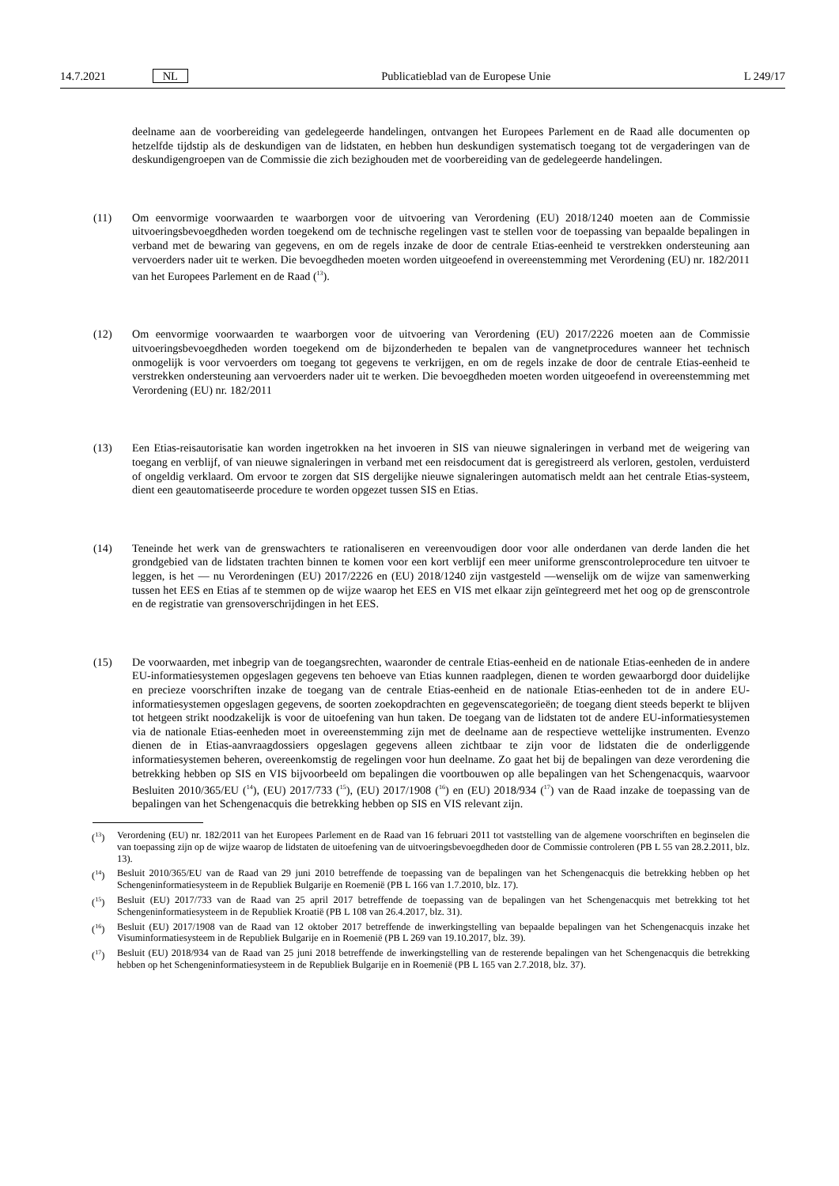14.7.2021 NL Publicatieblad van de Europese Unie L 249/17
deelname aan de voorbereiding van gedelegeerde handelingen, ontvangen het Europees Parlement en de Raad alle documenten op hetzelfde tijdstip als de deskundigen van de lidstaten, en hebben hun deskundigen systematisch toegang tot de vergaderingen van de deskundigengroepen van de Commissie die zich bezighouden met de voorbereiding van de gedelegeerde handelingen.
(11) Om eenvormige voorwaarden te waarborgen voor de uitvoering van Verordening (EU) 2018/1240 moeten aan de Commissie uitvoeringsbevoegdheden worden toegekend om de technische regelingen vast te stellen voor de toepassing van bepaalde bepalingen in verband met de bewaring van gegevens, en om de regels inzake de door de centrale Etias-eenheid te verstrekken ondersteuning aan vervoerders nader uit te werken. Die bevoegdheden moeten worden uitgeoefend in overeenstemming met Verordening (EU) nr. 182/2011 van het Europees Parlement en de Raad (<sup>13</sup>).
(12) Om eenvormige voorwaarden te waarborgen voor de uitvoering van Verordening (EU) 2017/2226 moeten aan de Commissie uitvoeringsbevoegdheden worden toegekend om de bijzonderheden te bepalen van de vangnetprocedures wanneer het technisch onmogelijk is voor vervoerders om toegang tot gegevens te verkrijgen, en om de regels inzake de door de centrale Etias-eenheid te verstrekken ondersteuning aan vervoerders nader uit te werken. Die bevoegdheden moeten worden uitgeoefend in overeenstemming met Verordening (EU) nr. 182/2011
(13) Een Etias-reisautorisatie kan worden ingetrokken na het invoeren in SIS van nieuwe signaleringen in verband met de weigering van toegang en verblijf, of van nieuwe signaleringen in verband met een reisdocument dat is geregistreerd als verloren, gestolen, verduisterd of ongeldig verklaard. Om ervoor te zorgen dat SIS dergelijke nieuwe signaleringen automatisch meldt aan het centrale Etias-systeem, dient een geautomatiseerde procedure te worden opgezet tussen SIS en Etias.
(14) Teneinde het werk van de grenswachters te rationaliseren en vereenvoudigen door voor alle onderdanen van derde landen die het grondgebied van de lidstaten trachten binnen te komen voor een kort verblijf een meer uniforme grenscontroleprocedure ten uitvoer te leggen, is het — nu Verordeningen (EU) 2017/2226 en (EU) 2018/1240 zijn vastgesteld —wenselijk om de wijze van samenwerking tussen het EES en Etias af te stemmen op de wijze waarop het EES en VIS met elkaar zijn geïntegreerd met het oog op de grenscontrole en de registratie van grensoverschrijdingen in het EES.
(15) De voorwaarden, met inbegrip van de toegangsrechten, waaronder de centrale Etias-eenheid en de nationale Etias-eenheden de in andere EU-informatiesystemen opgeslagen gegevens ten behoeve van Etias kunnen raadplegen, dienen te worden gewaarborgd door duidelijke en precieze voorschriften inzake de toegang van de centrale Etias-eenheid en de nationale Etias-eenheden tot de in andere EU-informatiesystemen opgeslagen gegevens, de soorten zoekopdrachten en gegevenscategorieën; de toegang dient steeds beperkt te blijven tot hetgeen strikt noodzakelijk is voor de uitoefening van hun taken. De toegang van de lidstaten tot de andere EU-informatiesystemen via de nationale Etias-eenheden moet in overeenstemming zijn met de deelname aan de respectieve wettelijke instrumenten. Evenzo dienen de in Etias-aanvraagdossiers opgeslagen gegevens alleen zichtbaar te zijn voor de lidstaten die de onderliggende informatiesystemen beheren, overeenkomstig de regelingen voor hun deelname. Zo gaat het bij de bepalingen van deze verordening die betrekking hebben op SIS en VIS bijvoorbeeld om bepalingen die voortbouwen op alle bepalingen van het Schengenacquis, waarvoor Besluiten 2010/365/EU (<sup>14</sup>), (EU) 2017/733 (<sup>15</sup>), (EU) 2017/1908 (<sup>16</sup>) en (EU) 2018/934 (<sup>17</sup>) van de Raad inzake de toepassing van de bepalingen van het Schengenacquis die betrekking hebben op SIS en VIS relevant zijn.
(<sup>13</sup>) Verordening (EU) nr. 182/2011 van het Europees Parlement en de Raad van 16 februari 2011 tot vaststelling van de algemene voorschriften en beginselen die van toepassing zijn op de wijze waarop de lidstaten de uitoefening van de uitvoeringsbevoegdheden door de Commissie controleren (PB L 55 van 28.2.2011, blz. 13).
(<sup>14</sup>) Besluit 2010/365/EU van de Raad van 29 juni 2010 betreffende de toepassing van de bepalingen van het Schengenacquis die betrekking hebben op het Schengeninformatiesysteem in de Republiek Bulgarije en Roemenië (PB L 166 van 1.7.2010, blz. 17).
(<sup>15</sup>) Besluit (EU) 2017/733 van de Raad van 25 april 2017 betreffende de toepassing van de bepalingen van het Schengenacquis met betrekking tot het Schengeninformatiesysteem in de Republiek Kroatië (PB L 108 van 26.4.2017, blz. 31).
(<sup>16</sup>) Besluit (EU) 2017/1908 van de Raad van 12 oktober 2017 betreffende de inwerkingstelling van bepaalde bepalingen van het Schengenacquis inzake het Visuminformatiesysteem in de Republiek Bulgarije en in Roemenië (PB L 269 van 19.10.2017, blz. 39).
(<sup>17</sup>) Besluit (EU) 2018/934 van de Raad van 25 juni 2018 betreffende de inwerkingstelling van de resterende bepalingen van het Schengenacquis die betrekking hebben op het Schengeninformatiesysteem in de Republiek Bulgarije en in Roemenië (PB L 165 van 2.7.2018, blz. 37).